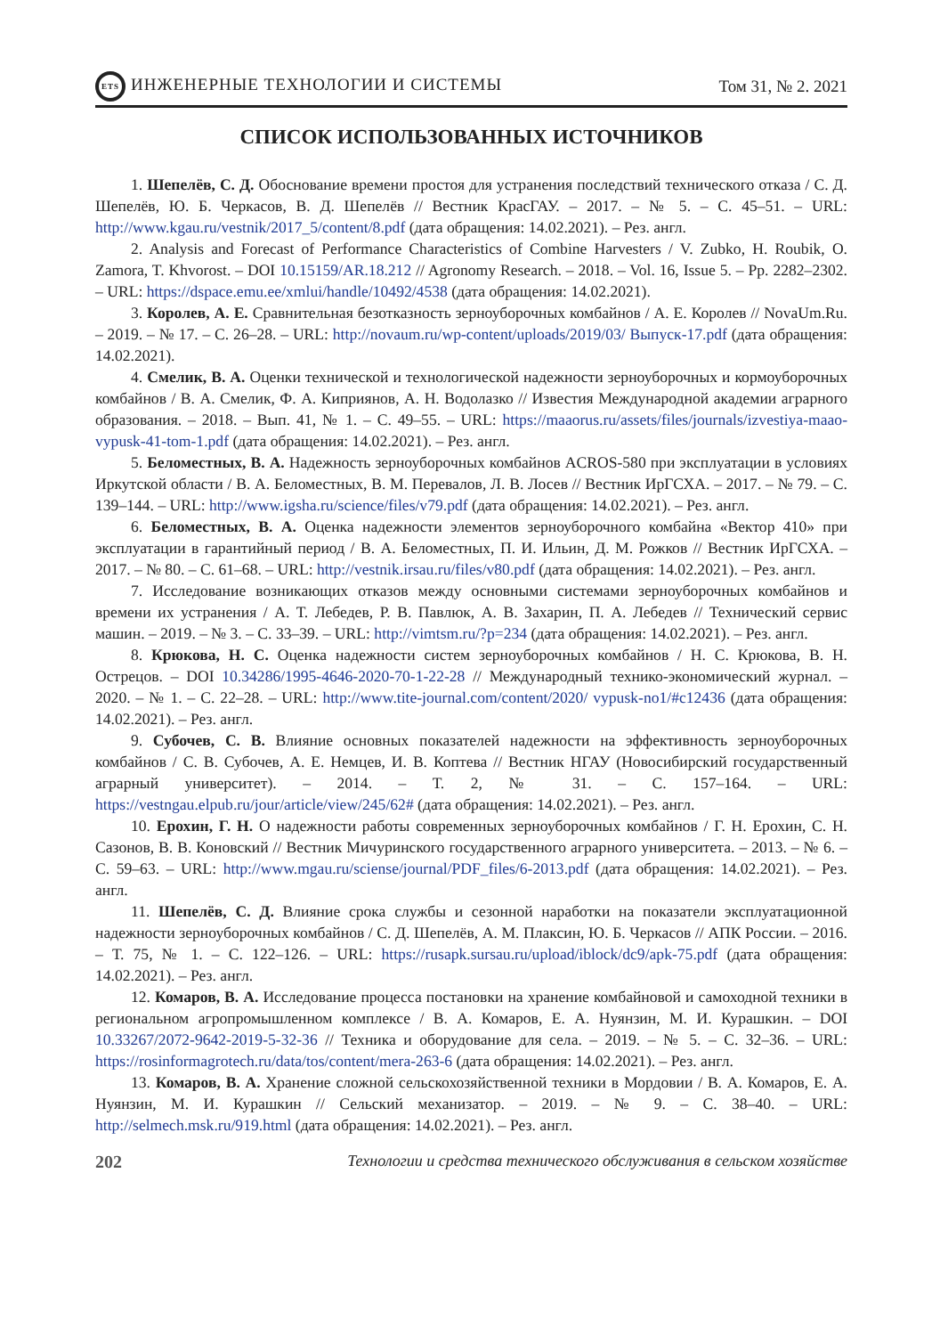ETS ИНЖЕНЕРНЫЕ ТЕХНОЛОГИИ И СИСТЕМЫ Том 31, № 2. 2021
СПИСОК ИСПОЛЬЗОВАННЫХ ИСТОЧНИКОВ
1. Шепелёв, С. Д. Обоснование времени простоя для устранения последствий технического отказа / С. Д. Шепелёв, Ю. Б. Черкасов, В. Д. Шепелёв // Вестник КрасГАУ. – 2017. – № 5. – С. 45–51. – URL: http://www.kgau.ru/vestnik/2017_5/content/8.pdf (дата обращения: 14.02.2021). – Рез. англ.
2. Analysis and Forecast of Performance Characteristics of Combine Harvesters / V. Zubko, H. Roubik, O. Zamora, T. Khvorost. – DOI 10.15159/AR.18.212 // Agronomy Research. – 2018. – Vol. 16, Issue 5. – Pp. 2282–2302. – URL: https://dspace.emu.ee/xmlui/handle/10492/4538 (дата обращения: 14.02.2021).
3. Королев, А. Е. Сравнительная безотказность зерноуборочных комбайнов / А. Е. Королев // NovaUm.Ru. – 2019. – № 17. – С. 26–28. – URL: http://novaum.ru/wp-content/uploads/2019/03/ Выпуск-17.pdf (дата обращения: 14.02.2021).
4. Смелик, В. А. Оценки технической и технологической надежности зерноуборочных и кормоуборочных комбайнов / В. А. Смелик, Ф. А. Киприянов, А. Н. Водолазко // Известия Международной академии аграрного образования. – 2018. – Вып. 41, № 1. – С. 49–55. – URL: https://maaorus.ru/assets/files/journals/izvestiya-maao-vypusk-41-tom-1.pdf (дата обращения: 14.02.2021). – Рез. англ.
5. Беломестных, В. А. Надежность зерноуборочных комбайнов ACROS-580 при эксплуатации в условиях Иркутской области / В. А. Беломестных, В. М. Перевалов, Л. В. Лосев // Вестник ИрГСХА. – 2017. – № 79. – С. 139–144. – URL: http://www.igsha.ru/science/files/v79.pdf (дата обращения: 14.02.2021). – Рез. англ.
6. Беломестных, В. А. Оценка надежности элементов зерноуборочного комбайна «Вектор 410» при эксплуатации в гарантийный период / В. А. Беломестных, П. И. Ильин, Д. М. Рожков // Вестник ИрГСХА. – 2017. – № 80. – С. 61–68. – URL: http://vestnik.irsau.ru/files/v80.pdf (дата обращения: 14.02.2021). – Рез. англ.
7. Исследование возникающих отказов между основными системами зерноуборочных комбайнов и времени их устранения / А. Т. Лебедев, Р. В. Павлюк, А. В. Захарин, П. А. Лебедев // Технический сервис машин. – 2019. – № 3. – С. 33–39. – URL: http://vimtsm.ru/?p=234 (дата обращения: 14.02.2021). – Рез. англ.
8. Крюкова, Н. С. Оценка надежности систем зерноуборочных комбайнов / Н. С. Крюкова, В. Н. Острецов. – DOI 10.34286/1995-4646-2020-70-1-22-28 // Международный технико-экономический журнал. – 2020. – № 1. – С. 22–28. – URL: http://www.tite-journal.com/content/2020/ vypusk-no1/#c12436 (дата обращения: 14.02.2021). – Рез. англ.
9. Субочев, С. В. Влияние основных показателей надежности на эффективность зерноуборочных комбайнов / С. В. Субочев, А. Е. Немцев, И. В. Коптева // Вестник НГАУ (Новосибирский государственный аграрный университет). – 2014. – Т. 2, № 31. – С. 157–164. – URL: https://vestngau.elpub.ru/jour/article/view/245/62# (дата обращения: 14.02.2021). – Рез. англ.
10. Ерохин, Г. Н. О надежности работы современных зерноуборочных комбайнов / Г. Н. Ерохин, С. Н. Сазонов, В. В. Коновский // Вестник Мичуринского государственного аграрного университета. – 2013. – № 6. – С. 59–63. – URL: http://www.mgau.ru/sciense/journal/PDF_files/6-2013.pdf (дата обращения: 14.02.2021). – Рез. англ.
11. Шепелёв, С. Д. Влияние срока службы и сезонной наработки на показатели эксплуатационной надежности зерноуборочных комбайнов / С. Д. Шепелёв, А. М. Плаксин, Ю. Б. Черкасов // АПК России. – 2016. – Т. 75, № 1. – С. 122–126. – URL: https://rusapk.sursau.ru/upload/iblock/dc9/apk-75.pdf (дата обращения: 14.02.2021). – Рез. англ.
12. Комаров, В. А. Исследование процесса постановки на хранение комбайновой и самоходной техники в региональном агропромышленном комплексе / В. А. Комаров, Е. А. Нуянзин, М. И. Курашкин. – DOI 10.33267/2072-9642-2019-5-32-36 // Техника и оборудование для села. – 2019. – № 5. – С. 32–36. – URL: https://rosinformagrotech.ru/data/tos/content/mera-263-6 (дата обращения: 14.02.2021). – Рез. англ.
13. Комаров, В. А. Хранение сложной сельскохозяйственной техники в Мордовии / В. А. Комаров, Е. А. Нуянзин, М. И. Курашкин // Сельский механизатор. – 2019. – № 9. – С. 38–40. – URL: http://selmech.msk.ru/919.html (дата обращения: 14.02.2021). – Рез. англ.
202 Технологии и средства технического обслуживания в сельском хозяйстве